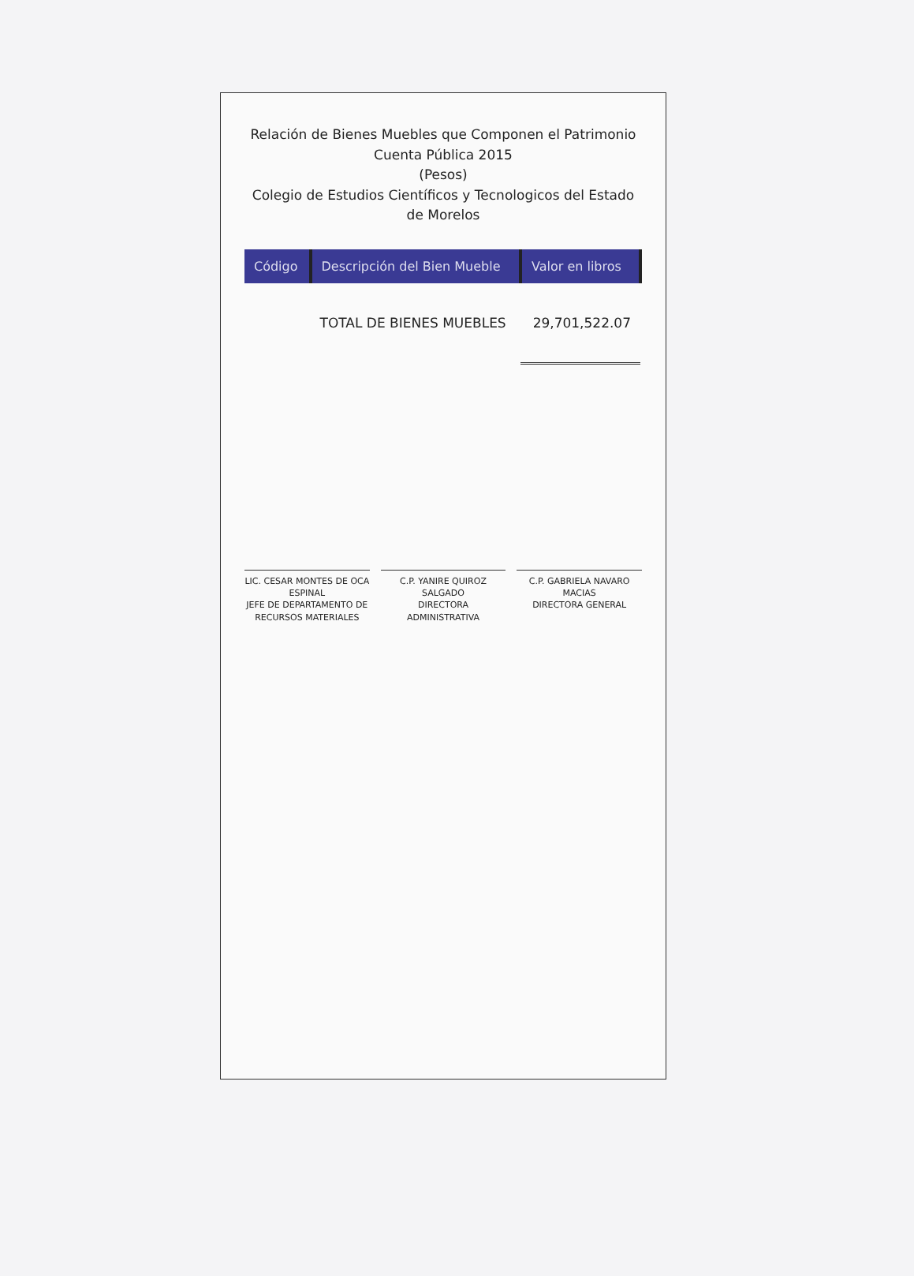Relación de Bienes Muebles que Componen el Patrimonio
Cuenta Pública 2015
(Pesos)
Colegio de Estudios Científicos y Tecnologicos del Estado de Morelos
| Código | Descripción del Bien Mueble | Valor en libros |
| --- | --- | --- |
| | TOTAL DE BIENES MUEBLES | 29,701,522.07 |
LIC. CESAR MONTES DE OCA ESPINAL
JEFE DE DEPARTAMENTO DE RECURSOS MATERIALES
C.P. YANIRE QUIROZ SALGADO
DIRECTORA ADMINISTRATIVA
C.P. GABRIELA NAVARO MACIAS
DIRECTORA GENERAL